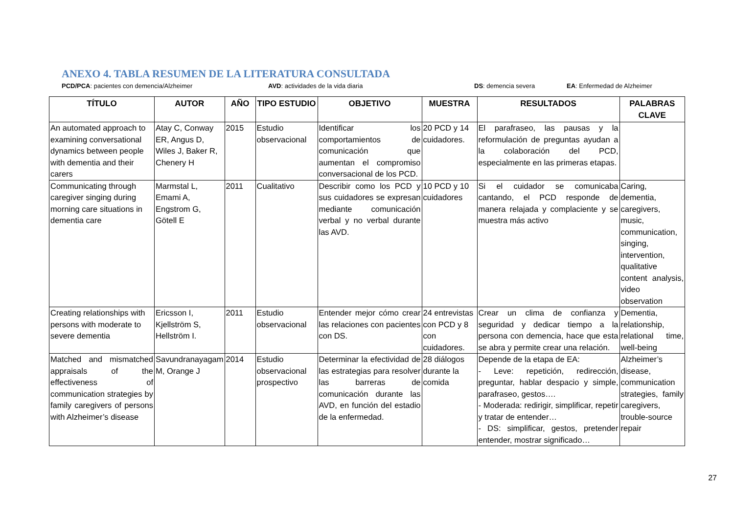ANEXO 4. TABLA RESUMEN DE LA LITERATURA CONSULTADA
PCD/PCA: pacientes con demencia/Alzheimer AVD: actividades de la vida diaria DS: demencia severa EA: Enfermedad de Alzheimer
| TÍTULO | AUTOR | AÑO | TIPO ESTUDIO | OBJETIVO | MUESTRA | RESULTADOS | PALABRAS CLAVE |
| --- | --- | --- | --- | --- | --- | --- | --- |
| An automated approach to examining conversational dynamics between people with dementia and their carers | Atay C, Conway ER, Angus D, Wiles J, Baker R, Chenery H | 2015 | Estudio observacional | Identificar los comportamientos de comunicación que aumentan el compromiso conversacional de los PCD. | 20 PCD y 14 cuidadores. | El parafraseo, las pausas y la reformulación de preguntas ayudan a la colaboración del PCD, especialmente en las primeras etapas. | |
| Communicating through caregiver singing during morning care situations in dementia care | Marmstal L, Emami A, Engstrom G, Götell E | 2011 | Cualitativo | Describir como los PCD y sus cuidadores se expresan mediante comunicación verbal y no verbal durante las AVD. | 10 PCD y 10 cuidadores | Si el cuidador se comunicaba cantando, el PCD responde de manera relajada y complaciente y se muestra más activo | Caring, dementia, caregivers, music, communication, singing, intervention, qualitative content analysis, video observation |
| Creating relationships with persons with moderate to severe dementia | Ericsson I, Kjellström S, Hellström I. | 2011 | Estudio observacional | Entender mejor cómo crear las relaciones con pacientes con DS. | 24 entrevistas con PCD y 8 con cuidadores. | Crear un clima de confianza y seguridad y dedicar tiempo a la persona con demencia, hace que esta se abra y permite crear una relación. | Dementia, relationship, relational time, well-being |
| Matched and mismatched appraisals of the effectiveness of communication strategies by family caregivers of persons with Alzheimer’s disease | Savundranayagam M, Orange J | 2014 | Estudio observacional prospectivo | Determinar la efectividad de las estrategias para resolver las barreras de comunicación durante las AVD, en función del estadio de la enfermedad. | 28 diálogos durante la comida | Depende de la etapa de EA: - Leve: repetición, redirección, preguntar, hablar despacio y simple, parafraseo, gestos…. - Moderada: redirigir, simplificar, repetir y tratar de entender… - DS: simplificar, gestos, pretender entender, mostrar significado… | Alzheimer’s disease, communication strategies, family caregivers, trouble-source repair |
27